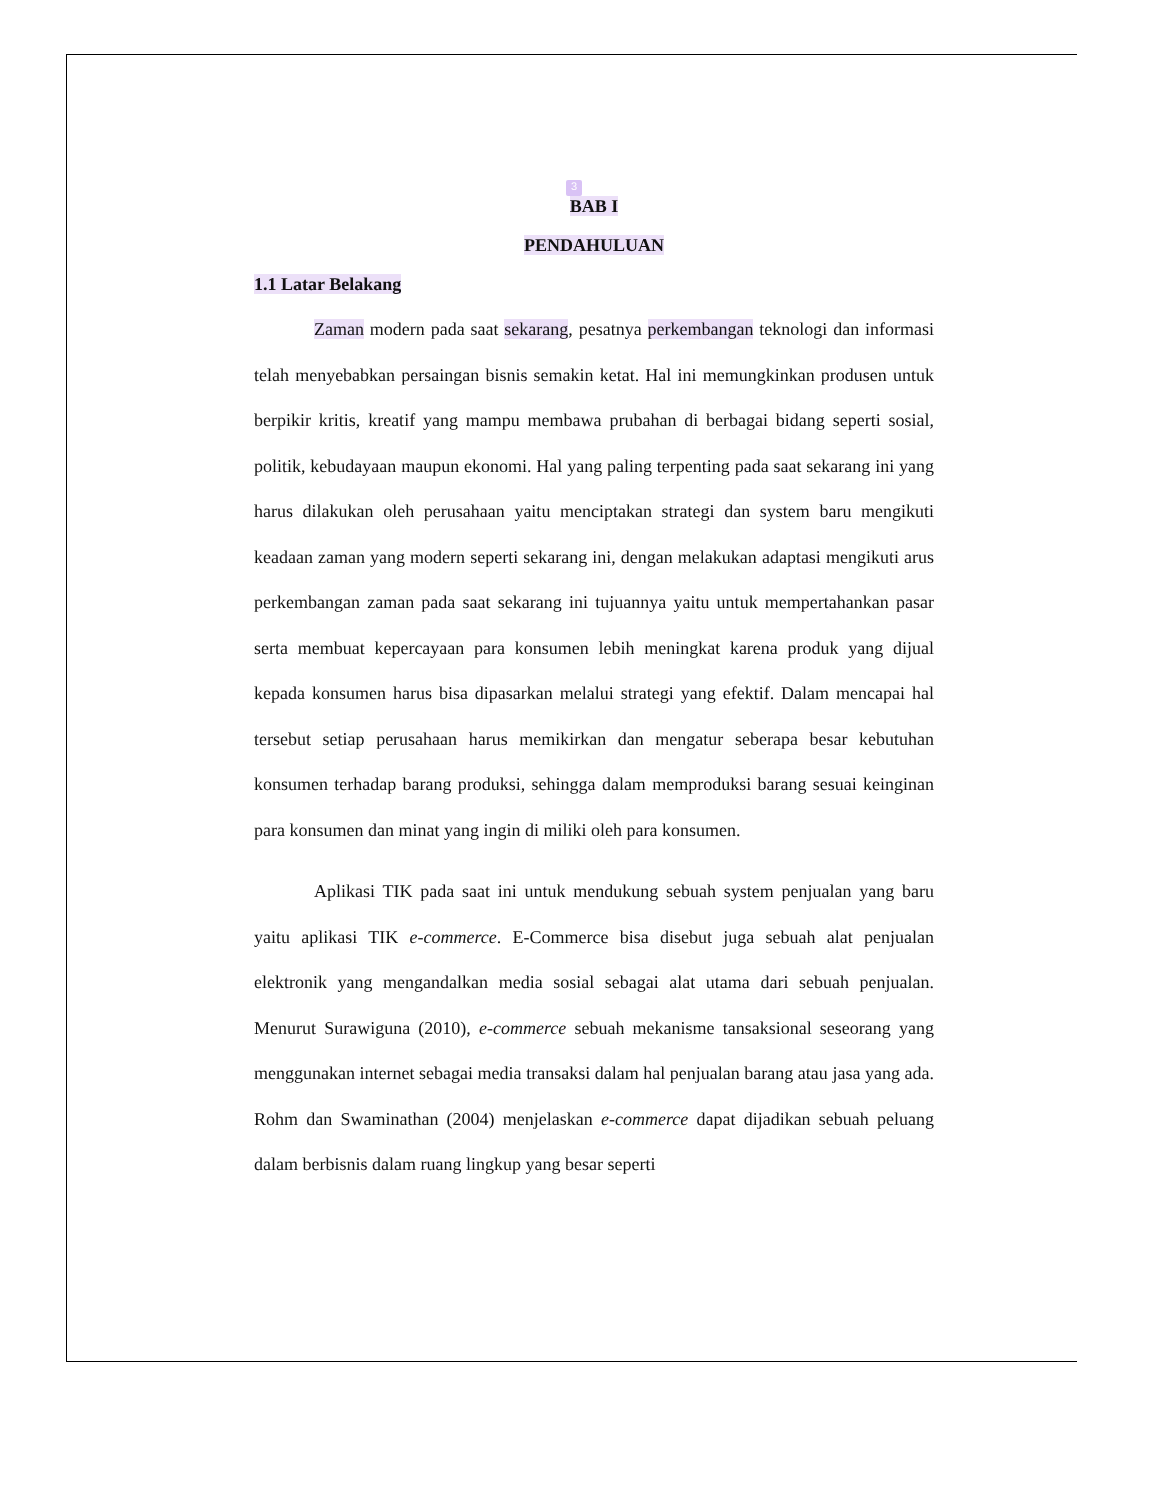3
BAB I
PENDAHULUAN
1.1 Latar Belakang
Zaman modern pada saat sekarang, pesatnya perkembangan teknologi dan informasi telah menyebabkan persaingan bisnis semakin ketat. Hal ini memungkinkan produsen untuk berpikir kritis, kreatif yang mampu membawa prubahan di berbagai bidang seperti sosial, politik, kebudayaan maupun ekonomi. Hal yang paling terpenting pada saat sekarang ini yang harus dilakukan oleh perusahaan yaitu menciptakan strategi dan system baru mengikuti keadaan zaman yang modern seperti sekarang ini, dengan melakukan adaptasi mengikuti arus perkembangan zaman pada saat sekarang ini tujuannya yaitu untuk mempertahankan pasar serta membuat kepercayaan para konsumen lebih meningkat karena produk yang dijual kepada konsumen harus bisa dipasarkan melalui strategi yang efektif. Dalam mencapai hal tersebut setiap perusahaan harus memikirkan dan mengatur seberapa besar kebutuhan konsumen terhadap barang produksi, sehingga dalam memproduksi barang sesuai keinginan para konsumen dan minat yang ingin di miliki oleh para konsumen.
Aplikasi TIK pada saat ini untuk mendukung sebuah system penjualan yang baru yaitu aplikasi TIK e-commerce. E-Commerce bisa disebut juga sebuah alat penjualan elektronik yang mengandalkan media sosial sebagai alat utama dari sebuah penjualan. Menurut Surawiguna (2010), e-commerce sebuah mekanisme tansaksional seseorang yang menggunakan internet sebagai media transaksi dalam hal penjualan barang atau jasa yang ada. Rohm dan Swaminathan (2004) menjelaskan e-commerce dapat dijadikan sebuah peluang dalam berbisnis dalam ruang lingkup yang besar seperti